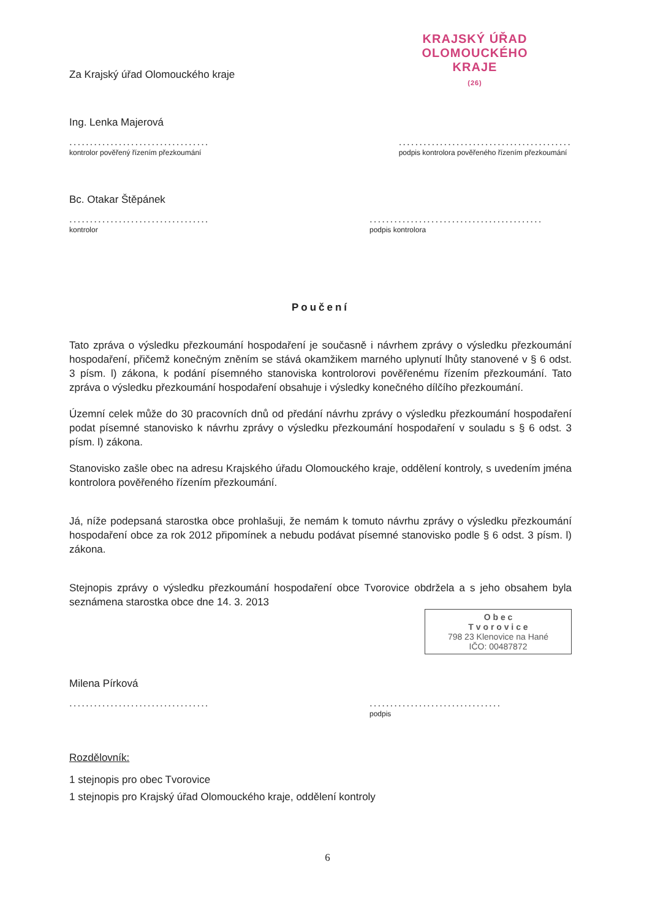KRAJSKÝ ÚŘAD
OLOMOUCKÉHO KRAJE
(26)
Za Krajský úřad Olomouckého kraje
Ing. Lenka Majerová
..................................
kontrolor pověřený řízením přezkoumání
..........................................
podpis kontrolora pověřeného řízením přezkoumání
Bc. Otakar Štěpánek
..................................
kontrolor
..........................................
podpis kontrolora
Poučení
Tato zpráva o výsledku přezkoumání hospodaření je současně i návrhem zprávy o výsledku přezkoumání hospodaření, přičemž konečným zněním se stává okamžikem marného uplynutí lhůty stanovené v § 6 odst. 3 písm. l) zákona, k podání písemného stanoviska kontrolorovi pověřenému řízením přezkoumání. Tato zpráva o výsledku přezkoumání hospodaření obsahuje i výsledky konečného dílčího přezkoumání.
Územní celek může do 30 pracovních dnů od předání návrhu zprávy o výsledku přezkoumání hospodaření podat písemné stanovisko k návrhu zprávy o výsledku přezkoumání hospodaření v souladu s § 6 odst. 3 písm. l) zákona.
Stanovisko zašle obec na adresu Krajského úřadu Olomouckého kraje, oddělení kontroly, s uvedením jména kontrolora pověřeného řízením přezkoumání.
Já, níže podepsaná starostka obce prohlašuji, že nemám k tomuto návrhu zprávy o výsledku přezkoumání hospodaření obce za rok 2012 připomínek a nebudu podávat písemné stanovisko podle § 6 odst. 3 písm. l) zákona.
Stejnopis zprávy o výsledku přezkoumání hospodaření obce Tvorovice obdržela a s jeho obsahem byla seznámena starostka obce dne 14. 3. 2013
O b e c
T v o r o v i c e
798 23 Klenovice na Hané
IČO: 00487872
Milena Pírková
..................................
................................
podpis
Rozdělovník:
1 stejnopis pro obec Tvorovice
1 stejnopis pro Krajský úřad Olomouckého kraje, oddělení kontroly
6